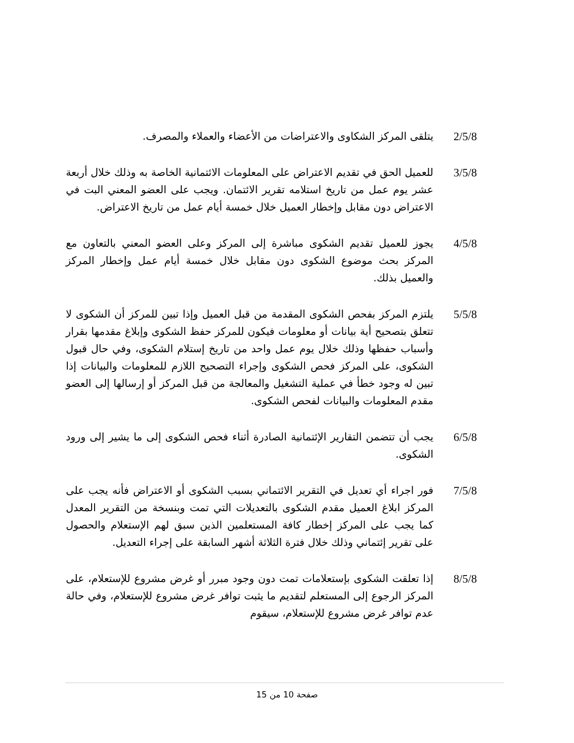2/5/8 يتلقى المركز الشكاوى والاعتراضات من الأعضاء والعملاء والمصرف.
3/5/8 للعميل الحق في تقديم الاعتراض على المعلومات الائتمانية الخاصة به وذلك خلال أربعة عشر يوم عمل من تاريخ استلامه تقرير الائتمان. ويجب على العضو المعني البت في الاعتراض دون مقابل وإخطار العميل خلال خمسة أيام عمل من تاريخ الاعتراض.
4/5/8 يجوز للعميل تقديم الشكوى مباشرة إلى المركز وعلى العضو المعني بالتعاون مع المركز بحث موضوع الشكوى دون مقابل خلال خمسة أيام عمل وإخطار المركز والعميل بذلك.
5/5/8 يلتزم المركز بفحص الشكوى المقدمة من قبل العميل وإذا تبين للمركز أن الشكوى لا تتعلق بتصحيح أية بيانات أو معلومات فيكون للمركز حفظ الشكوى وإبلاغ مقدمها بقرار وأسباب حفظها وذلك خلال يوم عمل واحد من تاريخ إستلام الشكوى، وفي حال قبول الشكوى، على المركز فحص الشكوى وإجراء التصحيح اللازم للمعلومات والبيانات إذا تبين له وجود خطأ في عملية التشغيل والمعالجة من قبل المركز أو إرسالها إلى العضو مقدم المعلومات والبيانات لفحص الشكوى.
6/5/8 يجب أن تتضمن التقارير الإئتمانية الصادرة أثناء فحص الشكوى إلى ما يشير إلى ورود الشكوى.
7/5/8 فور اجراء أي تعديل في التقرير الائتماني بسبب الشكوى أو الاعتراض فأنه يجب على المركز ابلاغ العميل مقدم الشكوى بالتعديلات التي تمت وبنسخة من التقرير المعدل كما يجب على المركز إخطار كافة المستعلمين الذين سبق لهم الإستعلام والحصول على تقرير إئتماني وذلك خلال فترة الثلاثة أشهر السابقة على إجراء التعديل.
8/5/8 إذا تعلقت الشكوى بإستعلامات تمت دون وجود مبرر أو غرض مشروع للإستعلام، على المركز الرجوع إلى المستعلم لتقديم ما يثبت توافر غرض مشروع للإستعلام، وفي حالة عدم توافر غرض مشروع للإستعلام، سيقوم
صفحة 10 من 15